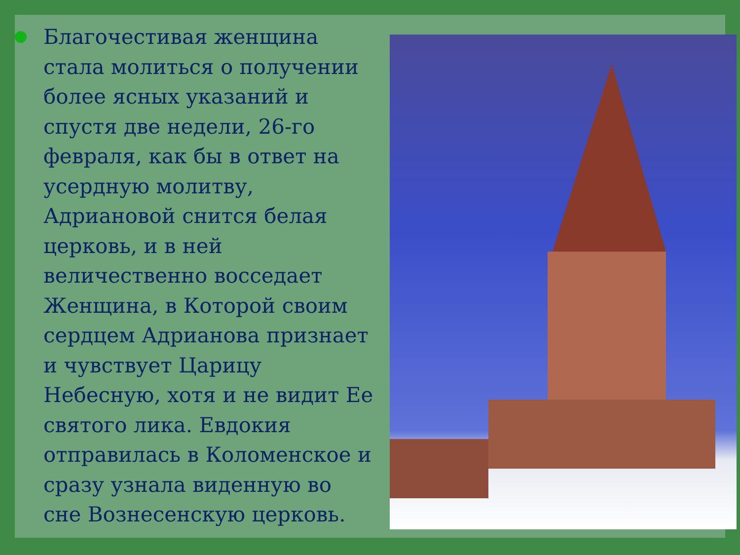Благочестивая женщина стала молиться о получении более ясных указаний и спустя две недели, 26-го февраля, как бы в ответ на усердную молитву, Адриановой снится белая церковь, и в ней величественно восседает Женщина, в Которой своим сердцем Адрианова признает и чувствует Царицу Небесную, хотя и не видит Ее святого лика. Евдокия отправилась в Коломенское и сразу узнала виденную во сне Вознесенскую церковь.